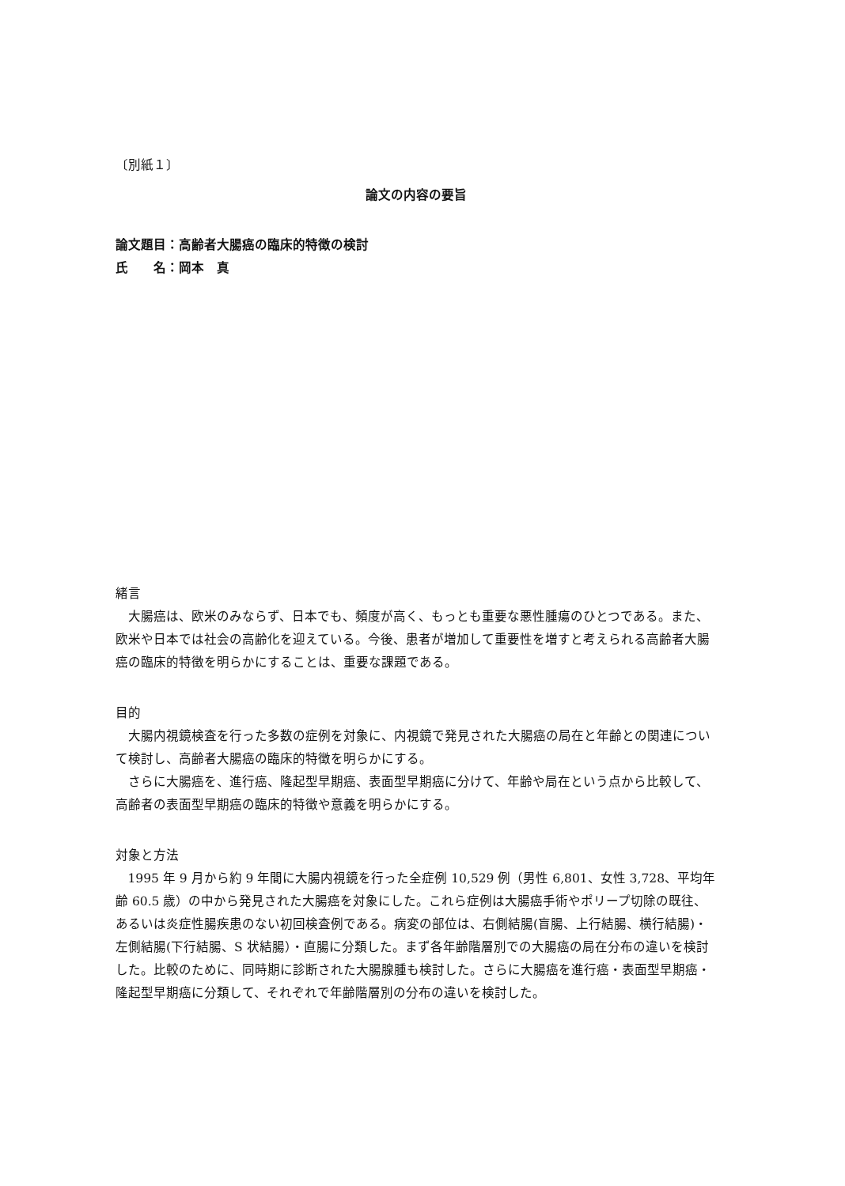〔別紙１〕
論文の内容の要旨
論文題目：高齢者大腸癌の臨床的特徴の検討
氏　　名：岡本　真
緒言
大腸癌は、欧米のみならず、日本でも、頻度が高く、もっとも重要な悪性腫瘍のひとつである。また、欧米や日本では社会の高齢化を迎えている。今後、患者が増加して重要性を増すと考えられる高齢者大腸癌の臨床的特徴を明らかにすることは、重要な課題である。
目的
大腸内視鏡検査を行った多数の症例を対象に、内視鏡で発見された大腸癌の局在と年齢との関連について検討し、高齢者大腸癌の臨床的特徴を明らかにする。
さらに大腸癌を、進行癌、隆起型早期癌、表面型早期癌に分けて、年齢や局在という点から比較して、高齢者の表面型早期癌の臨床的特徴や意義を明らかにする。
対象と方法
1995 年 9 月から約 9 年間に大腸内視鏡を行った全症例 10,529 例（男性 6,801、女性 3,728、平均年齢 60.5 歳）の中から発見された大腸癌を対象にした。これら症例は大腸癌手術やポリープ切除の既往、あるいは炎症性腸疾患のない初回検査例である。病変の部位は、右側結腸(盲腸、上行結腸、横行結腸)・左側結腸(下行結腸、S 状結腸）・直腸に分類した。まず各年齢階層別での大腸癌の局在分布の違いを検討した。比較のために、同時期に診断された大腸腺腫も検討した。さらに大腸癌を進行癌・表面型早期癌・隆起型早期癌に分類して、それぞれで年齢階層別の分布の違いを検討した。